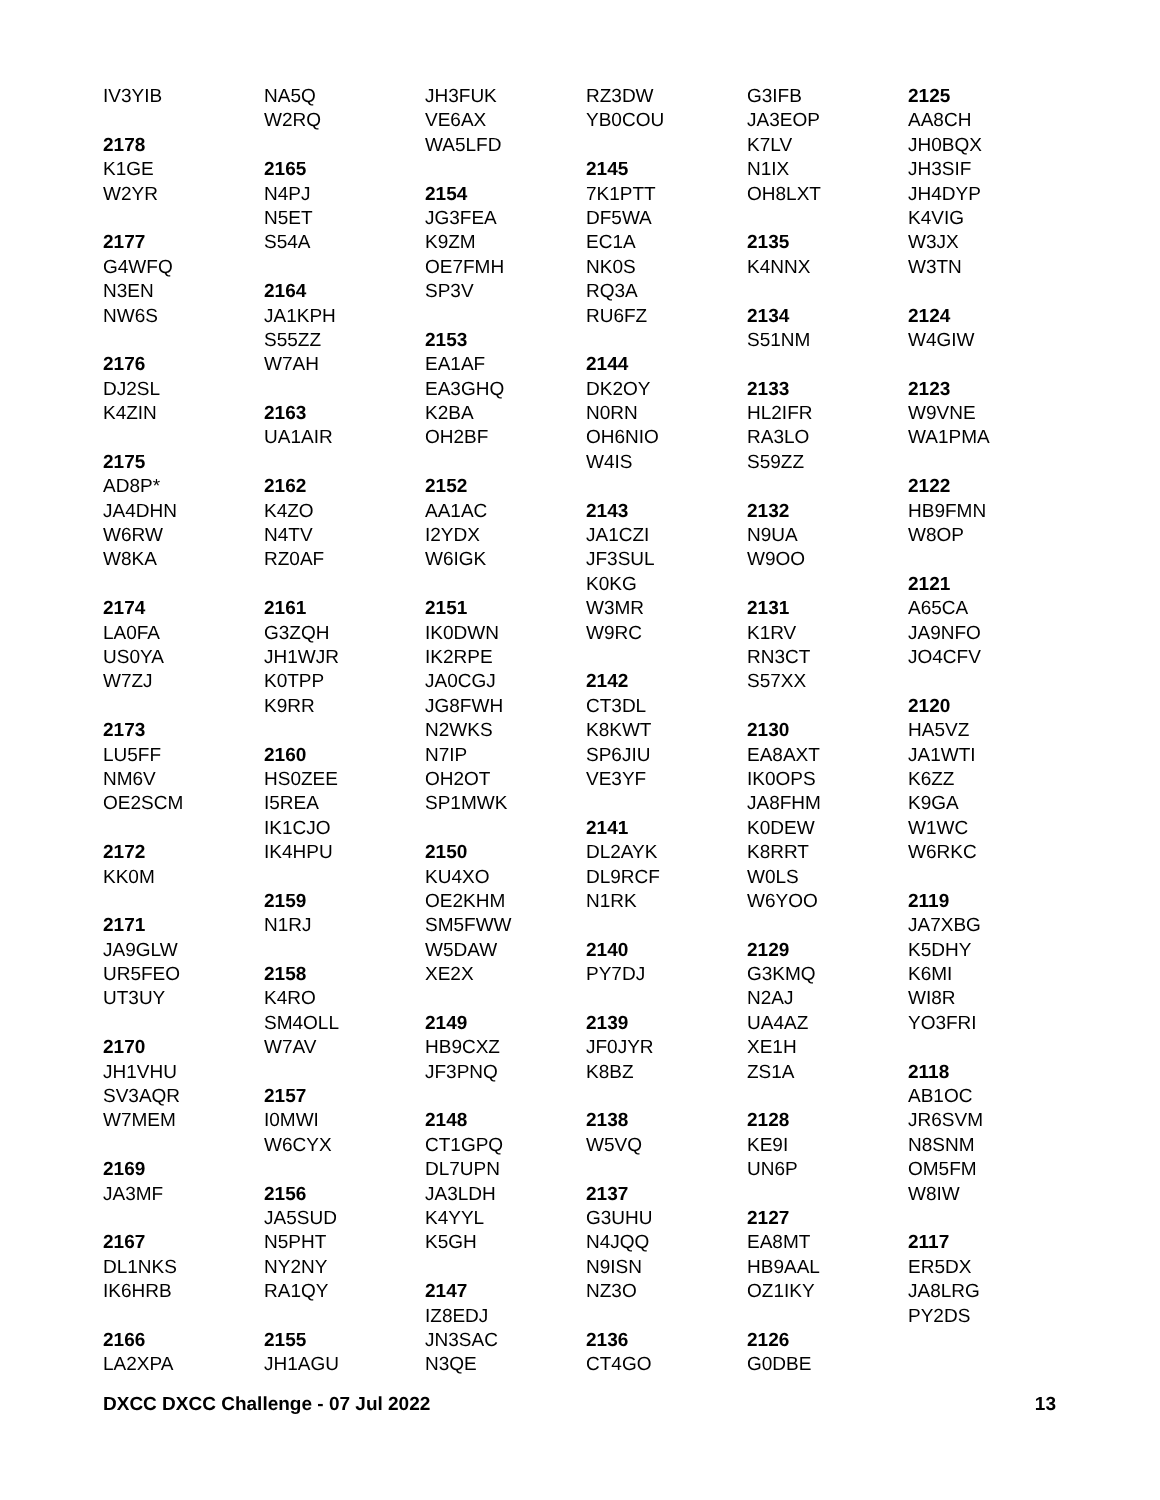IV3YIB
2178
K1GE
W2YR
2177
G4WFQ
N3EN
NW6S
2176
DJ2SL
K4ZIN
2175
AD8P*
JA4DHN
W6RW
W8KA
2174
LA0FA
US0YA
W7ZJ
2173
LU5FF
NM6V
OE2SCM
2172
KK0M
2171
JA9GLW
UR5FEO
UT3UY
2170
JH1VHU
SV3AQR
W7MEM
2169
JA3MF
2167
DL1NKS
IK6HRB
2166
LA2XPA
NA5Q
W2RQ
2165
N4PJ
N5ET
S54A
2164
JA1KPH
S55ZZ
W7AH
2163
UA1AIR
2162
K4ZO
N4TV
RZ0AF
2161
G3ZQH
JH1WJR
K0TPP
K9RR
2160
HS0ZEE
I5REA
IK1CJO
IK4HPU
2159
N1RJ
2158
K4RO
SM4OLL
W7AV
2157
I0MWI
W6CYX
2156
JA5SUD
N5PHT
NY2NY
RA1QY
2155
JH1AGU
JH3FUK
VE6AX
WA5LFD
2154
JG3FEA
K9ZM
OE7FMH
SP3V
2153
EA1AF
EA3GHQ
K2BA
OH2BF
2152
AA1AC
I2YDX
W6IGK
2151
IK0DWN
IK2RPE
JA0CGJ
JG8FWH
N2WKS
N7IP
OH2OT
SP1MWK
2150
KU4XO
OE2KHM
SM5FWW
W5DAW
XE2X
2149
HB9CXZ
JF3PNQ
2148
CT1GPQ
DL7UPN
JA3LDH
K4YYL
K5GH
2147
IZ8EDJ
JN3SAC
N3QE
RZ3DW
YB0COU
2145
7K1PTT
DF5WA
EC1A
NK0S
RQ3A
RU6FZ
2144
DK2OY
N0RN
OH6NIO
W4IS
2143
JA1CZI
JF3SUL
K0KG
W3MR
W9RC
2142
CT3DL
K8KWT
SP6JIU
VE3YF
2141
DL2AYK
DL9RCF
N1RK
2140
PY7DJ
2139
JF0JYR
K8BZ
2138
W5VQ
2137
G3UHU
N4JQQ
N9ISN
NZ3O
2136
CT4GO
G3IFB
JA3EOP
K7LV
N1IX
OH8LXT
2135
K4NNX
2134
S51NM
2133
HL2IFR
RA3LO
S59ZZ
2132
N9UA
W9OO
2131
K1RV
RN3CT
S57XX
2130
EA8AXT
IK0OPS
JA8FHM
K0DEW
K8RRT
W0LS
W6YOO
2129
G3KMQ
N2AJ
UA4AZ
XE1H
ZS1A
2128
KE9I
UN6P
2127
EA8MT
HB9AAL
OZ1IKY
2126
G0DBE
2125
AA8CH
JH0BQX
JH3SIF
JH4DYP
K4VIG
W3JX
W3TN
2124
W4GIW
2123
W9VNE
WA1PMA
2122
HB9FMN
W8OP
2121
A65CA
JA9NFO
JO4CFV
2120
HA5VZ
JA1WTI
K6ZZ
K9GA
W1WC
W6RKC
2119
JA7XBG
K5DHY
K6MI
WI8R
YO3FRI
2118
AB1OC
JR6SVM
N8SNM
OM5FM
W8IW
2117
ER5DX
JA8LRG
PY2DS
DXCC DXCC Challenge - 07 Jul 2022 13